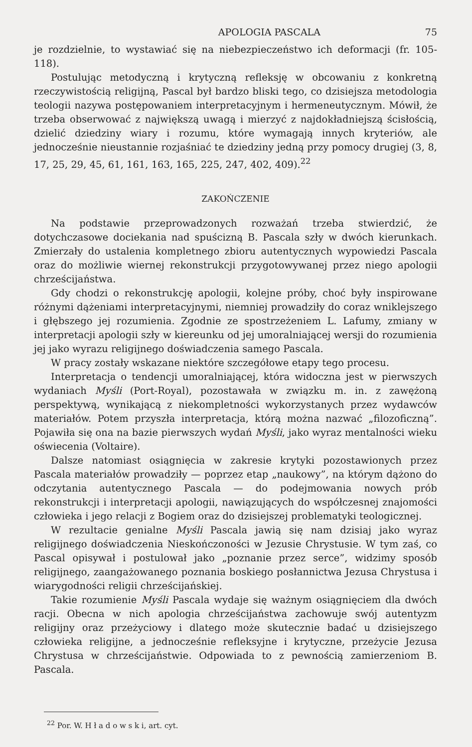APOLOGIA PASCALA 75
je rozdzielnie, to wystawiać się na niebezpieczeństwo ich deformacji (fr. 105-118).
Postulując metodyczną i krytyczną refleksję w obcowaniu z konkretną rzeczywistością religijną, Pascal był bardzo bliski tego, co dzisiejsza metodologia teologii nazywa postępowaniem interpretacyjnym i hermeneutycznym. Mówił, że trzeba obserwować z największą uwagą i mierzyć z najdokładniejszą ścisłością, dzielić dziedziny wiary i rozumu, które wymagają innych kryteriów, ale jednocześnie nieustannie rozjaśniać te dziedziny jedną przy pomocy drugiej (3, 8, 17, 25, 29, 45, 61, 161, 163, 165, 225, 247, 402, 409).<sup>22</sup>
ZAKOŃCZENIE
Na podstawie przeprowadzonych rozważań trzeba stwierdzić, że dotychczasowe dociekania nad spuścizną B. Pascala szły w dwóch kierunkach. Zmierzały do ustalenia kompletnego zbioru autentycznych wypowiedzi Pascala oraz do możliwie wiernej rekonstrukcji przygotowywanej przez niego apologii chrześcijaństwa.
Gdy chodzi o rekonstrukcję apologii, kolejne próby, choć były inspirowane różnymi dążeniami interpretacyjnymi, niemniej prowadziły do coraz wniklejszego i głębszego jej rozumienia. Zgodnie ze spostrzeżeniem L. Lafumy, zmiany w interpretacji apologii szły w kiereunku od jej umoralniającej wersji do rozumienia jej jako wyrazu religijnego doświadczenia samego Pascala.
W pracy zostały wskazane niektóre szczegółowe etapy tego procesu.
Interpretacja o tendencji umoralniającej, która widoczna jest w pierwszych wydaniach Myśli (Port-Royal), pozostawała w związku m. in. z zawężoną perspektywą, wynikającą z niekompletności wykorzystanych przez wydawców materiałów. Potem przyszła interpretacja, którą można nazwać „filozoficzną”. Pojawiła się ona na bazie pierwszych wydań Myśli, jako wyraz mentalności wieku oświecenia (Voltaire).
Dalsze natomiast osiągnięcia w zakresie krytyki pozostawionych przez Pascala materiałów prowadziły — poprzez etap „naukowy”, na którym dążono do odczytania autentycznego Pascala — do podejmowania nowych prób rekonstrukcji i interpretacji apologii, nawiązujących do współczesnej znajomości człowieka i jego relacji z Bogiem oraz do dzisiejszej problematyki teologicznej.
W rezultacie genialne Myśli Pascala jawią się nam dzisiaj jako wyraz religijnego doświadczenia Nieskończoności w Jezusie Chrystusie. W tym zaś, co Pascal opisywał i postulował jako „poznanie przez serce”, widzimy sposób religijnego, zaangażowanego poznania boskiego posłannictwa Jezusa Chrystusa i wiarygodności religii chrześcijańskiej.
Takie rozumienie Myśli Pascala wydaje się ważnym osiągnięciem dla dwóch racji. Obecna w nich apologia chrześcijaństwa zachowuje swój autentyzm religijny oraz przeżyciowy i dlatego może skutecznie badać u dzisiejszego człowieka religijne, a jednocześnie refleksyjne i krytyczne, przeżycie Jezusa Chrystusa w chrześcijaństwie. Odpowiada to z pewnością zamierzeniom B. Pascala.
<sup>22</sup> Por. W. H ł a d o w s k i, art. cyt.